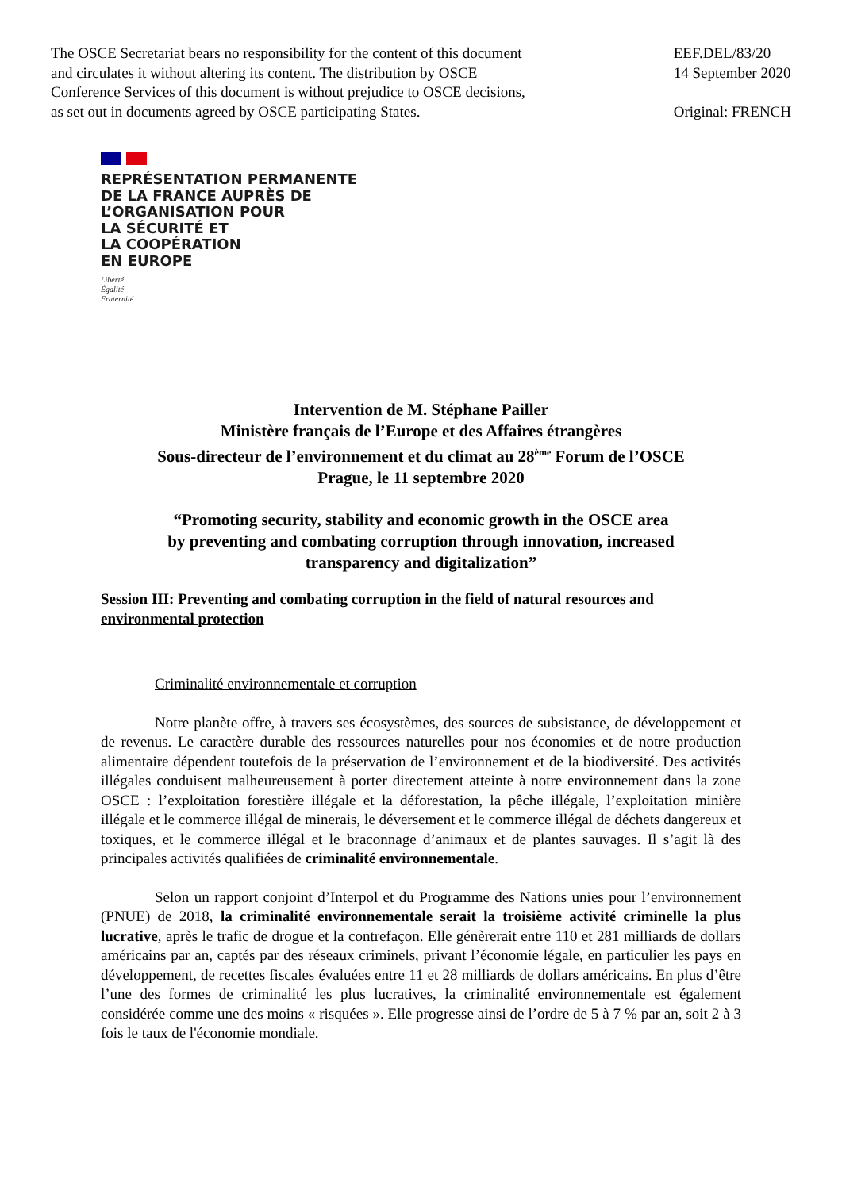The OSCE Secretariat bears no responsibility for the content of this document
and circulates it without altering its content. The distribution by OSCE
Conference Services of this document is without prejudice to OSCE decisions,
as set out in documents agreed by OSCE participating States.
EEF.DEL/83/20
14 September 2020
Original: FRENCH
REPRÉSENTATION PERMANENTE
DE LA FRANCE AUPRÈS DE
L’ORGANISATION POUR
LA SÉCURITÉ ET
LA COOPÉRATION
EN EUROPE
Liberté
Égalité
Fraternité
Intervention de M. Stéphane Pailler
Ministère français de l’Europe et des Affaires étrangères
Sous-directeur de l’environnement et du climat au 28<sup>ème</sup> Forum de l’OSCE
Prague, le 11 septembre 2020
“Promoting security, stability and economic growth in the OSCE area
by preventing and combating corruption through innovation, increased
transparency and digitalization”
Session III: Preventing and combating corruption in the field of natural resources and environmental protection
Criminalité environnementale et corruption
Notre planète offre, à travers ses écosystèmes, des sources de subsistance, de développement et de revenus. Le caractère durable des ressources naturelles pour nos économies et de notre production alimentaire dépendent toutefois de la préservation de l’environnement et de la biodiversité. Des activités illégales conduisent malheureusement à porter directement atteinte à notre environnement dans la zone OSCE : l’exploitation forestière illégale et la déforestation, la pêche illégale, l’exploitation minière illégale et le commerce illégal de minerais, le déversement et le commerce illégal de déchets dangereux et toxiques, et le commerce illégal et le braconnage d’animaux et de plantes sauvages. Il s’agit là des principales activités qualifiées de criminalité environnementale.
Selon un rapport conjoint d’Interpol et du Programme des Nations unies pour l’environnement (PNUE) de 2018, la criminalité environnementale serait la troisième activité criminelle la plus lucrative, après le trafic de drogue et la contrefaçon. Elle génèrerait entre 110 et 281 milliards de dollars américains par an, captés par des réseaux criminels, privant l’économie légale, en particulier les pays en développement, de recettes fiscales évaluées entre 11 et 28 milliards de dollars américains. En plus d’être l’une des formes de criminalité les plus lucratives, la criminalité environnementale est également considérée comme une des moins « risquées ». Elle progresse ainsi de l’ordre de 5 à 7 % par an, soit 2 à 3 fois le taux de l'économie mondiale.